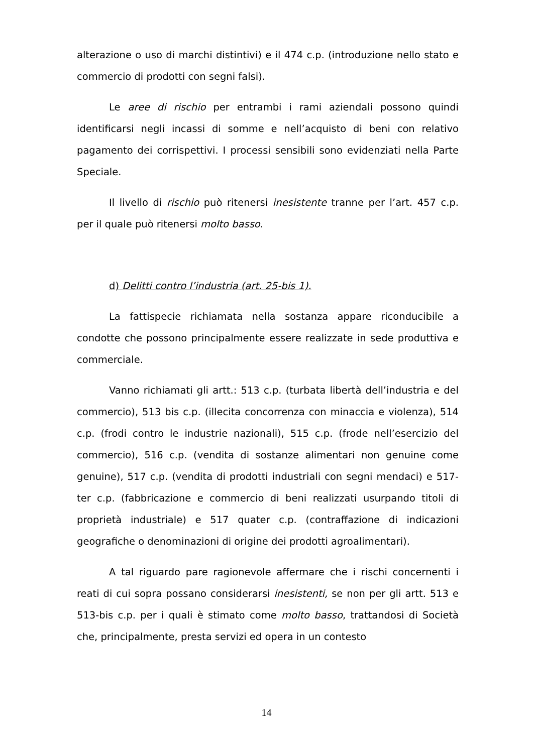alterazione o uso di marchi distintivi) e il 474 c.p. (introduzione nello stato e commercio di prodotti con segni falsi).
Le aree di rischio per entrambi i rami aziendali possono quindi identificarsi negli incassi di somme e nell’acquisto di beni con relativo pagamento dei corrispettivi. I processi sensibili sono evidenziati nella Parte Speciale.
Il livello di rischio può ritenersi inesistente tranne per l’art. 457 c.p. per il quale può ritenersi molto basso.
d) Delitti contro l’industria (art. 25-bis 1).
La fattispecie richiamata nella sostanza appare riconducibile a condotte che possono principalmente essere realizzate in sede produttiva e commerciale.
Vanno richiamati gli artt.: 513 c.p. (turbata libertà dell’industria e del commercio), 513 bis c.p. (illecita concorrenza con minaccia e violenza), 514 c.p. (frodi contro le industrie nazionali), 515 c.p. (frode nell’esercizio del commercio), 516 c.p. (vendita di sostanze alimentari non genuine come genuine), 517 c.p. (vendita di prodotti industriali con segni mendaci) e 517-ter c.p. (fabbricazione e commercio di beni realizzati usurpando titoli di proprietà industriale) e 517 quater c.p. (contraffazione di indicazioni geografiche o denominazioni di origine dei prodotti agroalimentari).
A tal riguardo pare ragionevole affermare che i rischi concernenti i reati di cui sopra possano considerarsi inesistenti, se non per gli artt. 513 e 513-bis c.p. per i quali è stimato come molto basso, trattandosi di Società che, principalmente, presta servizi ed opera in un contesto
14